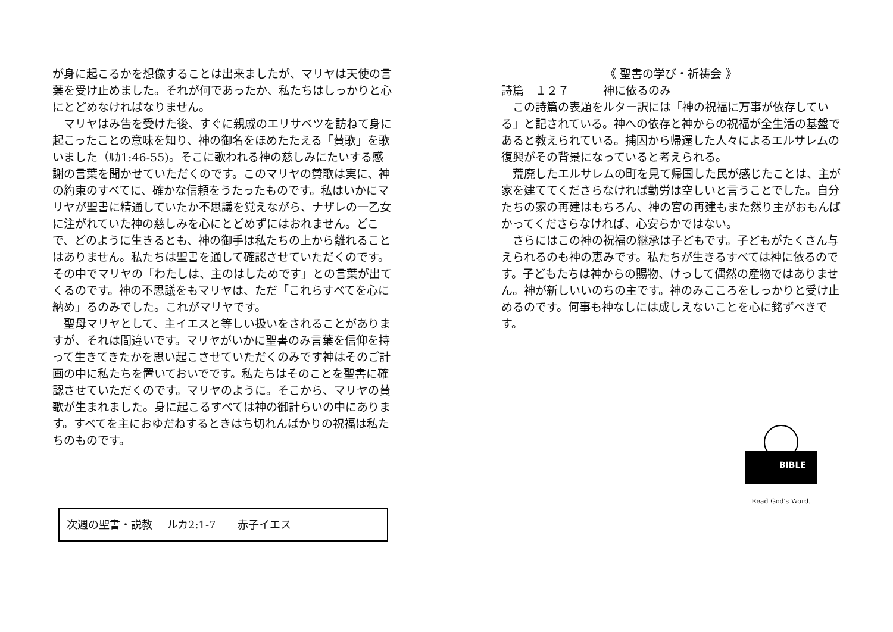が身に起こるかを想像することは出来ましたが、マリヤは天使の言葉を受け止めました。それが何であったか、私たちはしっかりと心にとどめなければなりません。
マリヤはみ告を受けた後、すぐに親戚のエリサベツを訪ねて身に起こったことの意味を知り、神の御名をほめたたえる「賛歌」を歌いました（ﾙｶ1:46-55)。そこに歌われる神の慈しみにたいする感謝の言葉を聞かせていただくのです。このマリヤの賛歌は実に、神の約束のすべてに、確かな信頼をうたったものです。私はいかにマリヤが聖書に精通していたか不思議を覚えながら、ナザレの一乙女に注がれていた神の慈しみを心にとどめずにはおれません。どこで、どのように生きるとも、神の御手は私たちの上から離れることはありません。私たちは聖書を通して確認させていただくのです。その中でマリヤの「わたしは、主のはしためです」との言葉が出てくるのです。神の不思議をもマリヤは、ただ「これらすべてを心に納め」るのみでした。これがマリヤです。
聖母マリヤとして、主イエスと等しい扱いをされることがありますが、それは間違いです。マリヤがいかに聖書のみ言葉を信仰を持って生きてきたかを思い起こさせていただくのみです神はそのご計画の中に私たちを置いておいでです。私たちはそのことを聖書に確認させていただくのです。マリヤのように。そこから、マリヤの賛歌が生まれました。身に起こるすべては神の御計らいの中にあります。すべてを主におゆだねするときはち切れんばかりの祝福は私たちのものです。
次週の聖書・説教 ルカ2:1-7　　赤子イエス
《 聖書の学び・祈祷会 》
詩篇　１２７　　　神に依るのみ
この詩篇の表題をルター訳には「神の祝福に万事が依存している」と記されている。神への依存と神からの祝福が全生活の基盤であると教えられている。捕囚から帰還した人々によるエルサレムの復興がその背景になっていると考えられる。
荒廃したエルサレムの町を見て帰国した民が感じたことは、主が家を建ててくださらなければ勤労は空しいと言うことでした。自分たちの家の再建はもちろん、神の宮の再建もまた然り主がおもんばかってくださらなければ、心安らかではない。
さらにはこの神の祝福の継承は子どもです。子どもがたくさん与えられるのも神の恵みです。私たちが生きるすべては神に依るのです。子どもたちは神からの賜物、けっして偶然の産物ではありません。神が新しいいのちの主です。神のみこころをしっかりと受け止めるのです。何事も神なしには成しえないことを心に銘ずべきです。
BIBLE
Read God's Word.